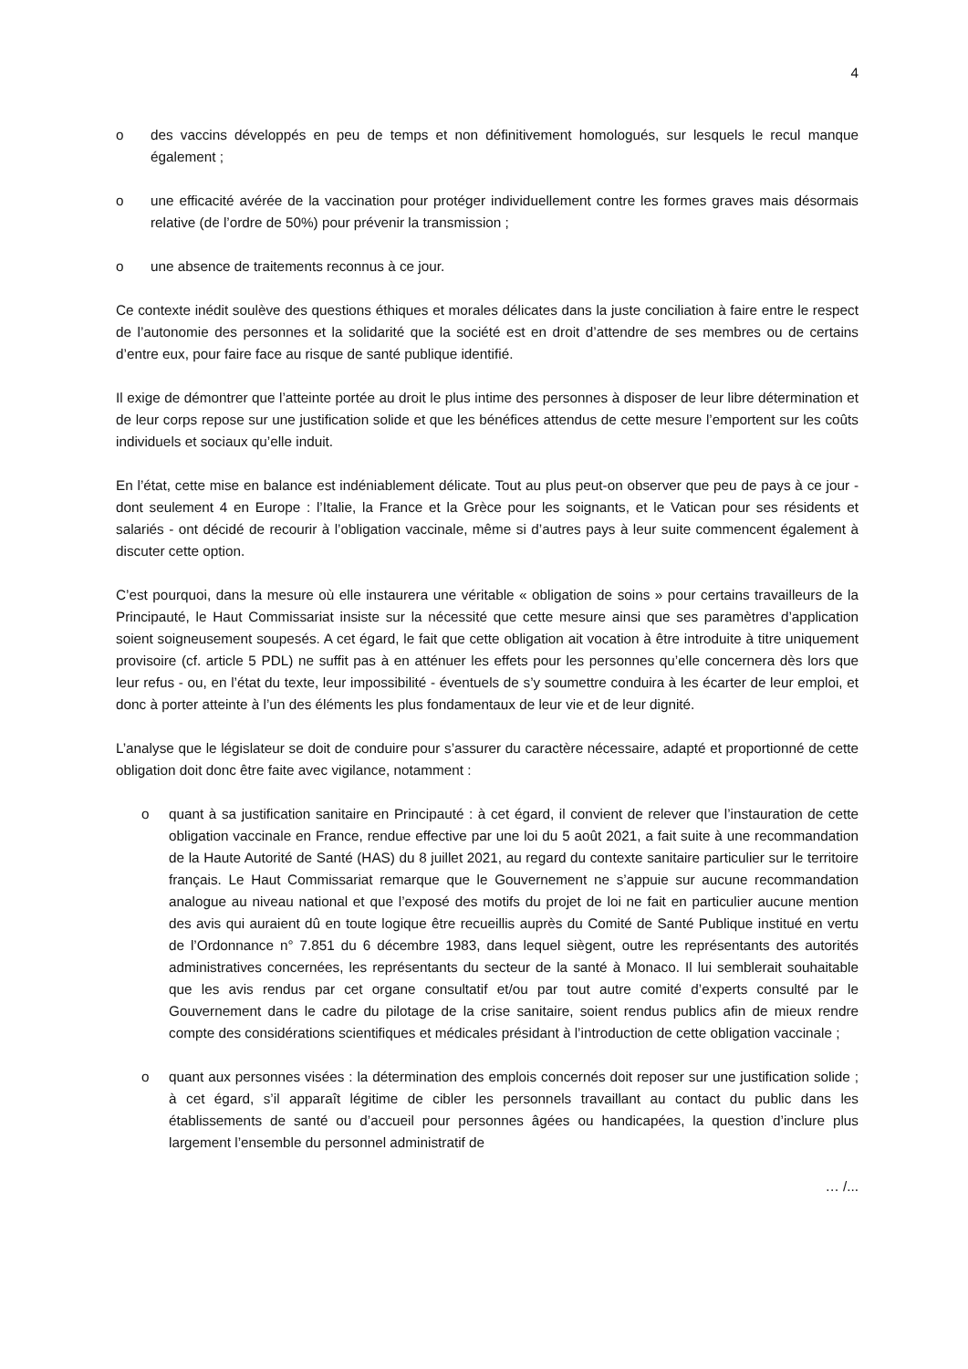4
o des vaccins développés en peu de temps et non définitivement homologués, sur lesquels le recul manque également ;
o une efficacité avérée de la vaccination pour protéger individuellement contre les formes graves mais désormais relative (de l’ordre de 50%) pour prévenir la transmission ;
o une absence de traitements reconnus à ce jour.
Ce contexte inédit soulève des questions éthiques et morales délicates dans la juste conciliation à faire entre le respect de l’autonomie des personnes et la solidarité que la société est en droit d’attendre de ses membres ou de certains d’entre eux, pour faire face au risque de santé publique identifié.
Il exige de démontrer que l’atteinte portée au droit le plus intime des personnes à disposer de leur libre détermination et de leur corps repose sur une justification solide et que les bénéfices attendus de cette mesure l’emportent sur les coûts individuels et sociaux qu’elle induit.
En l’état, cette mise en balance est indéniablement délicate. Tout au plus peut-on observer que peu de pays à ce jour - dont seulement 4 en Europe : l’Italie, la France et la Grèce pour les soignants, et le Vatican pour ses résidents et salariés - ont décidé de recourir à l’obligation vaccinale, même si d’autres pays à leur suite commencent également à discuter cette option.
C’est pourquoi, dans la mesure où elle instaurera une véritable « obligation de soins » pour certains travailleurs de la Principauté, le Haut Commissariat insiste sur la nécessité que cette mesure ainsi que ses paramètres d’application soient soigneusement soupesés. A cet égard, le fait que cette obligation ait vocation à être introduite à titre uniquement provisoire (cf. article 5 PDL) ne suffit pas à en atténuer les effets pour les personnes qu’elle concernera dès lors que leur refus - ou, en l’état du texte, leur impossibilité - éventuels de s’y soumettre conduira à les écarter de leur emploi, et donc à porter atteinte à l’un des éléments les plus fondamentaux de leur vie et de leur dignité.
L’analyse que le législateur se doit de conduire pour s’assurer du caractère nécessaire, adapté et proportionné de cette obligation doit donc être faite avec vigilance, notamment :
o quant à sa justification sanitaire en Principauté : à cet égard, il convient de relever que l’instauration de cette obligation vaccinale en France, rendue effective par une loi du 5 août 2021, a fait suite à une recommandation de la Haute Autorité de Santé (HAS) du 8 juillet 2021, au regard du contexte sanitaire particulier sur le territoire français. Le Haut Commissariat remarque que le Gouvernement ne s’appuie sur aucune recommandation analogue au niveau national et que l’exposé des motifs du projet de loi ne fait en particulier aucune mention des avis qui auraient dû en toute logique être recueillis auprès du Comité de Santé Publique institué en vertu de l’Ordonnance n° 7.851 du 6 décembre 1983, dans lequel siègent, outre les représentants des autorités administratives concernées, les représentants du secteur de la santé à Monaco. Il lui semblerait souhaitable que les avis rendus par cet organe consultatif et/ou par tout autre comité d’experts consulté par le Gouvernement dans le cadre du pilotage de la crise sanitaire, soient rendus publics afin de mieux rendre compte des considérations scientifiques et médicales présidant à l’introduction de cette obligation vaccinale ;
o quant aux personnes visées : la détermination des emplois concernés doit reposer sur une justification solide ; à cet égard, s’il apparaît légitime de cibler les personnels travaillant au contact du public dans les établissements de santé ou d’accueil pour personnes âgées ou handicapées, la question d’inclure plus largement l’ensemble du personnel administratif de
… /...